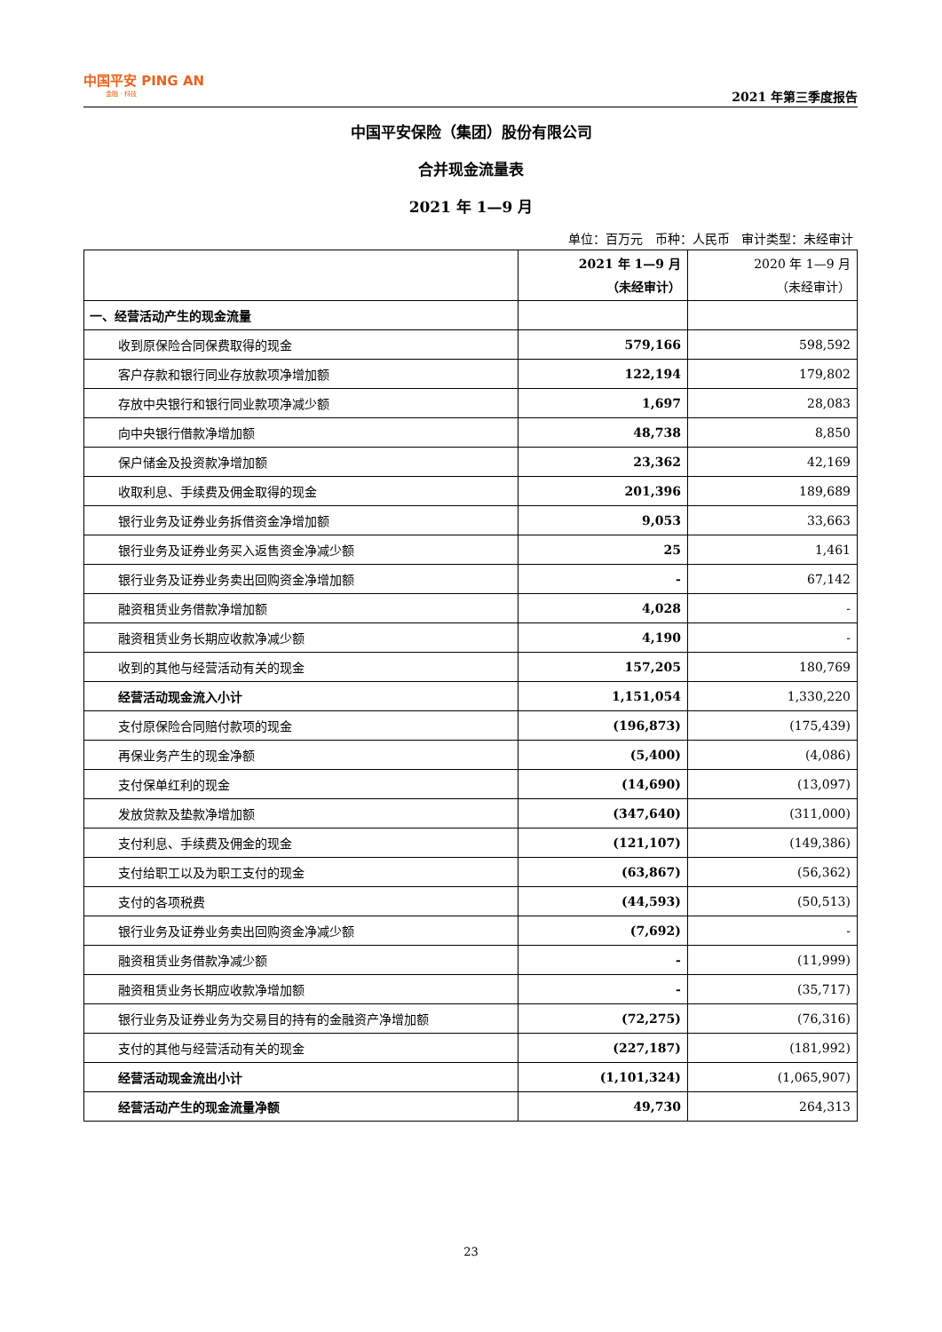中国平安 PING AN
金融 · 科技
2021 年第三季度报告
中国平安保险（集团）股份有限公司
合并现金流量表
2021 年 1—9 月
单位：百万元 币种：人民币 审计类型：未经审计
| | 2021 年 1—9 月 （未经审计） | 2020 年 1—9 月 （未经审计） |
| --- | --- | --- |
| 一、经营活动产生的现金流量 | | |
| 收到原保险合同保费取得的现金 | 579,166 | 598,592 |
| 客户存款和银行同业存放款项净增加额 | 122,194 | 179,802 |
| 存放中央银行和银行同业款项净减少额 | 1,697 | 28,083 |
| 向中央银行借款净增加额 | 48,738 | 8,850 |
| 保户储金及投资款净增加额 | 23,362 | 42,169 |
| 收取利息、手续费及佣金取得的现金 | 201,396 | 189,689 |
| 银行业务及证券业务拆借资金净增加额 | 9,053 | 33,663 |
| 银行业务及证券业务买入返售资金净减少额 | 25 | 1,461 |
| 银行业务及证券业务卖出回购资金净增加额 | - | 67,142 |
| 融资租赁业务借款净增加额 | 4,028 | - |
| 融资租赁业务长期应收款净减少额 | 4,190 | - |
| 收到的其他与经营活动有关的现金 | 157,205 | 180,769 |
| 经营活动现金流入小计 | 1,151,054 | 1,330,220 |
| 支付原保险合同赔付款项的现金 | (196,873) | (175,439) |
| 再保业务产生的现金净额 | (5,400) | (4,086) |
| 支付保单红利的现金 | (14,690) | (13,097) |
| 发放贷款及垫款净增加额 | (347,640) | (311,000) |
| 支付利息、手续费及佣金的现金 | (121,107) | (149,386) |
| 支付给职工以及为职工支付的现金 | (63,867) | (56,362) |
| 支付的各项税费 | (44,593) | (50,513) |
| 银行业务及证券业务卖出回购资金净减少额 | (7,692) | - |
| 融资租赁业务借款净减少额 | - | (11,999) |
| 融资租赁业务长期应收款净增加额 | - | (35,717) |
| 银行业务及证券业务为交易目的持有的金融资产净增加额 | (72,275) | (76,316) |
| 支付的其他与经营活动有关的现金 | (227,187) | (181,992) |
| 经营活动现金流出小计 | (1,101,324) | (1,065,907) |
| 经营活动产生的现金流量净额 | 49,730 | 264,313 |
23